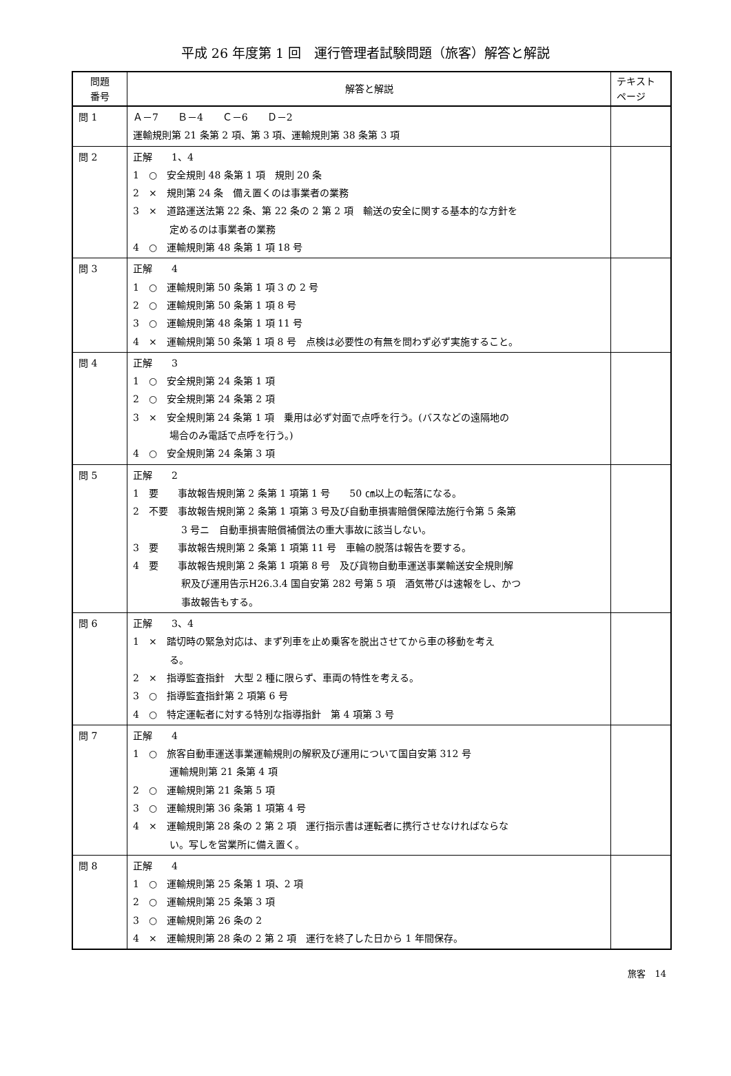平成 26 年度第 1 回　運行管理者試験問題（旅客）解答と解説
| 問題 番号 | 解答と解説 | テキスト ページ |
| --- | --- | --- |
| 問 1 | Ａ－7 Ｂ－4 Ｃ－6 Ｄ－2 運輸規則第 21 条第 2 項、第 3 項、運輸規則第 38 条第 3 項 | |
| 問 2 | 正解 1、4 1 ○ 安全規則 48 条第 1 項 規則 20 条 2 × 規則第 24 条 備え置くのは事業者の業務 3 × 道路運送法第 22 条、第 22 条の 2 第 2 項 輸送の安全に関する基本的な方針を 定めるのは事業者の業務 4 ○ 運輸規則第 48 条第 1 項 18 号 | |
| 問 3 | 正解 4 1 ○ 運輸規則第 50 条第 1 項 3 の 2 号 2 ○ 運輸規則第 50 条第 1 項 8 号 3 ○ 運輸規則第 48 条第 1 項 11 号 4 × 運輸規則第 50 条第 1 項 8 号 点検は必要性の有無を問わず必ず実施すること。 | |
| 問 4 | 正解 3 1 ○ 安全規則第 24 条第 1 項 2 ○ 安全規則第 24 条第 2 項 3 × 安全規則第 24 条第 1 項 乗用は必ず対面で点呼を行う。(バスなどの遠隔地の 場合のみ電話で点呼を行う。) 4 ○ 安全規則第 24 条第 3 項 | |
| 問 5 | 正解 2 1 要 事故報告規則第 2 条第 1 項第 1 号 50 ㎝以上の転落になる。 2 不要 事故報告規則第 2 条第 1 項第 3 号及び自動車損害賠償保障法施行令第 5 条第 3 号ニ 自動車損害賠償補償法の重大事故に該当しない。 3 要 事故報告規則第 2 条第 1 項第 11 号 車輪の脱落は報告を要する。 4 要 事故報告規則第 2 条第 1 項第 8 号 及び貨物自動車運送事業輸送安全規則解 釈及び運用告示H26.3.4 国自安第 282 号第 5 項 酒気帯びは速報をし、かつ 事故報告もする。 | |
| 問 6 | 正解 3、4 1 × 踏切時の緊急対応は、まず列車を止め乗客を脱出させてから車の移動を考え る。 2 × 指導監査指針 大型 2 種に限らず、車両の特性を考える。 3 ○ 指導監査指針第 2 項第 6 号 4 ○ 特定運転者に対する特別な指導指針 第 4 項第 3 号 | |
| 問 7 | 正解 4 1 ○ 旅客自動車運送事業運輸規則の解釈及び運用について国自安第 312 号 運輸規則第 21 条第 4 項 2 ○ 運輸規則第 21 条第 5 項 3 ○ 運輸規則第 36 条第 1 項第 4 号 4 × 運輸規則第 28 条の 2 第 2 項 運行指示書は運転者に携行させなければならな い。写しを営業所に備え置く。 | |
| 問 8 | 正解 4 1 ○ 運輸規則第 25 条第 1 項、2 項 2 ○ 運輸規則第 25 条第 3 項 3 ○ 運輸規則第 26 条の 2 4 × 運輸規則第 28 条の 2 第 2 項 運行を終了した日から 1 年間保存。 | |
旅客　14